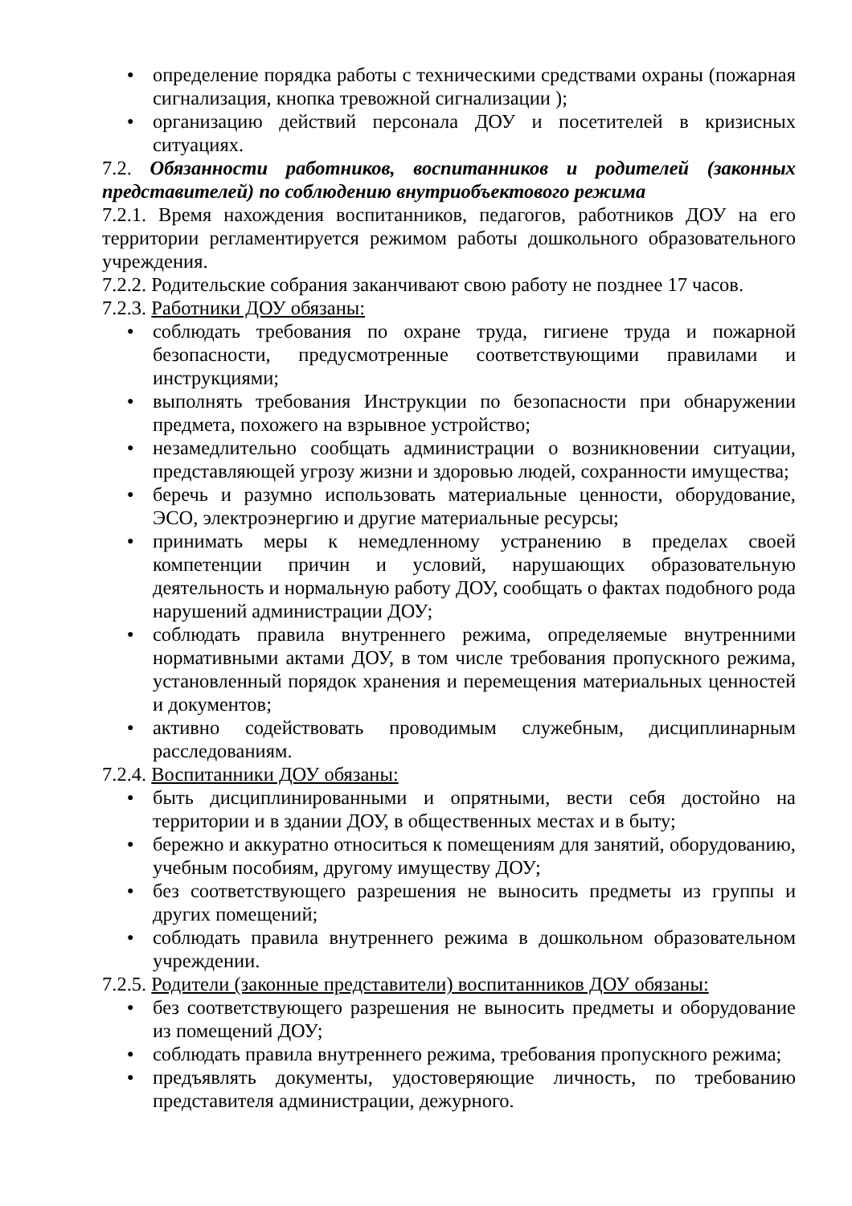● определение порядка работы с техническими средствами охраны (пожарная сигнализация, кнопка тревожной сигнализации );
● организацию действий персонала ДОУ и посетителей в кризисных ситуациях.
7.2. Обязанности работников, воспитанников и родителей (законных представителей) по соблюдению внутриобъектового режима
7.2.1. Время нахождения воспитанников, педагогов, работников ДОУ на его территории регламентируется режимом работы дошкольного образовательного учреждения.
7.2.2. Родительские собрания заканчивают свою работу не позднее 17 часов.
7.2.3. Работники ДОУ обязаны:
● соблюдать требования по охране труда, гигиене труда и пожарной безопасности, предусмотренные соответствующими правилами и инструкциями;
● выполнять требования Инструкции по безопасности при обнаружении предмета, похожего на взрывное устройство;
● незамедлительно сообщать администрации о возникновении ситуации, представляющей угрозу жизни и здоровью людей, сохранности имущества;
● беречь и разумно использовать материальные ценности, оборудование, ЭСО, электроэнергию и другие материальные ресурсы;
● принимать меры к немедленному устранению в пределах своей компетенции причин и условий, нарушающих образовательную деятельность и нормальную работу ДОУ, сообщать о фактах подобного рода нарушений администрации ДОУ;
● соблюдать правила внутреннего режима, определяемые внутренними нормативными актами ДОУ, в том числе требования пропускного режима, установленный порядок хранения и перемещения материальных ценностей и документов;
● активно содействовать проводимым служебным, дисциплинарным расследованиям.
7.2.4. Воспитанники ДОУ обязаны:
● быть дисциплинированными и опрятными, вести себя достойно на территории и в здании ДОУ, в общественных местах и в быту;
● бережно и аккуратно относиться к помещениям для занятий, оборудованию, учебным пособиям, другому имуществу ДОУ;
● без соответствующего разрешения не выносить предметы из группы и других помещений;
● соблюдать правила внутреннего режима в дошкольном образовательном учреждении.
7.2.5. Родители (законные представители) воспитанников ДОУ обязаны:
● без соответствующего разрешения не выносить предметы и оборудование из помещений ДОУ;
● соблюдать правила внутреннего режима, требования пропускного режима;
● предъявлять документы, удостоверяющие личность, по требованию представителя администрации, дежурного.